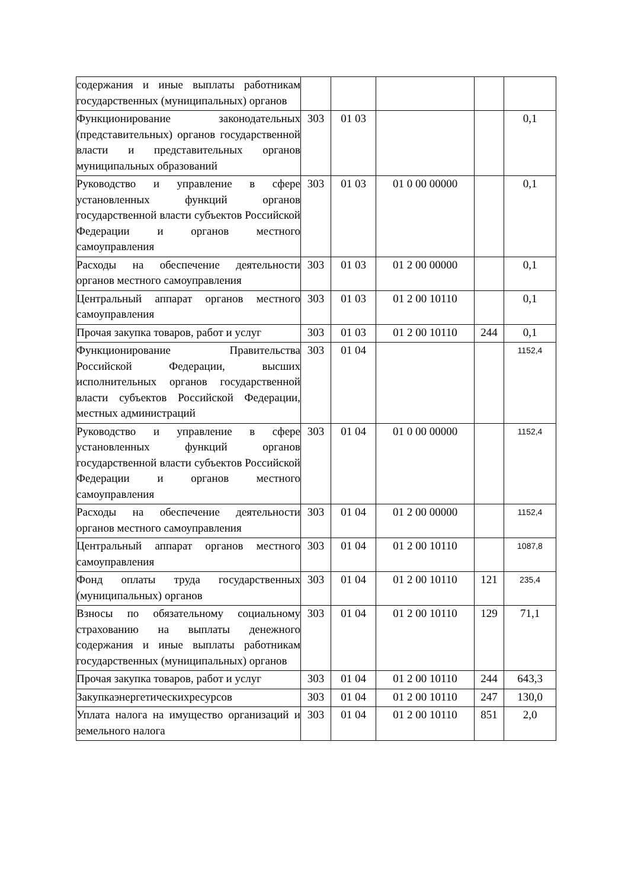| содержания и иные выплаты работникам государственных (муниципальных) органов | | | | | |
| Функционирование законодательных (представительных) органов государственной власти и представительных органов муниципальных образований | 303 | 01 03 | | | 0,1 |
| Руководство и управление в сфере установленных функций органов государственной власти субъектов Российской Федерации и органов местного самоуправления | 303 | 01 03 | 01 0 00 00000 | | 0,1 |
| Расходы на обеспечение деятельности органов местного самоуправления | 303 | 01 03 | 01 2 00 00000 | | 0,1 |
| Центральный аппарат органов местного самоуправления | 303 | 01 03 | 01 2 00 10110 | | 0,1 |
| Прочая закупка товаров, работ и услуг | 303 | 01 03 | 01 2 00 10110 | 244 | 0,1 |
| Функционирование Правительства Российской Федерации, высших исполнительных органов государственной власти субъектов Российской Федерации, местных администраций | 303 | 01 04 | | | 1152,4 |
| Руководство и управление в сфере установленных функций органов государственной власти субъектов Российской Федерации и органов местного самоуправления | 303 | 01 04 | 01 0 00 00000 | | 1152,4 |
| Расходы на обеспечение деятельности органов местного самоуправления | 303 | 01 04 | 01 2 00 00000 | | 1152,4 |
| Центральный аппарат органов местного самоуправления | 303 | 01 04 | 01 2 00 10110 | | 1087,8 |
| Фонд оплаты труда государственных (муниципальных) органов | 303 | 01 04 | 01 2 00 10110 | 121 | 235,4 |
| Взносы по обязательному социальному страхованию на выплаты денежного содержания и иные выплаты работникам государственных (муниципальных) органов | 303 | 01 04 | 01 2 00 10110 | 129 | 71,1 |
| Прочая закупка товаров, работ и услуг | 303 | 01 04 | 01 2 00 10110 | 244 | 643,3 |
| Закупкаэнергетическихресурсов | 303 | 01 04 | 01 2 00 10110 | 247 | 130,0 |
| Уплата налога на имущество организаций и земельного налога | 303 | 01 04 | 01 2 00 10110 | 851 | 2,0 |